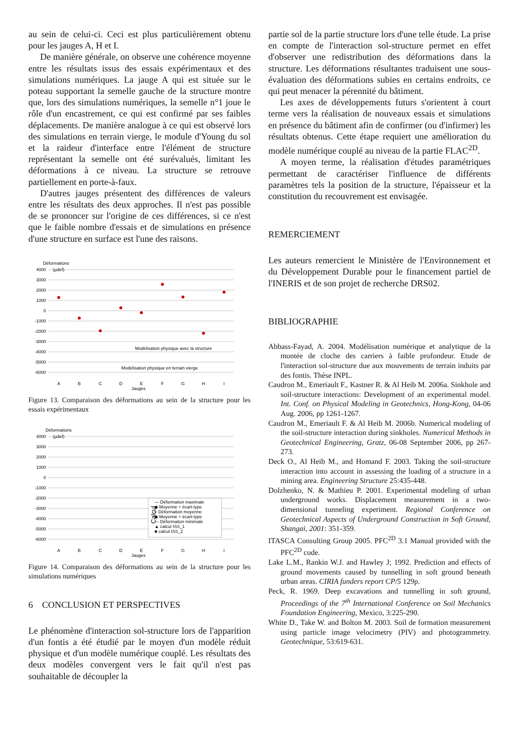au sein de celui-ci. Ceci est plus particulièrement obtenu pour les jauges A, H et I.
De manière générale, on observe une cohérence moyenne entre les résultats issus des essais expérimentaux et des simulations numériques. La jauge A qui est située sur le poteau supportant la semelle gauche de la structure montre que, lors des simulations numériques, la semelle n°1 joue le rôle d'un encastrement, ce qui est confirmé par ses faibles déplacements. De manière analogue à ce qui est observé lors des simulations en terrain vierge, le module d'Young du sol et la raideur d'interface entre l'élément de structure représentant la semelle ont été surévalués, limitant les déformations à ce niveau. La structure se retrouve partiellement en porte-à-faux.
D'autres jauges présentent des différences de valeurs entre les résultats des deux approches. Il n'est pas possible de se prononcer sur l'origine de ces différences, si ce n'est que le faible nombre d'essais et de simulations en présence d'une structure en surface est l'une des raisons.
Déformations
(µdef)
4000
3000
2000
1000
0
-1000
-2000
-3000
-4000
-5000
-6000
A
B
C
D
E
F
G
H
I
Jauges
Modélisation physique avec la structure
Modélisation physique en terrain vierge
Figure 13. Comparaison des déformations au sein de la structure pour les essais expérimentaux
Déformations
(µdef)
4000
3000
2000
1000
0
-1000
-2000
-3000
-4000
-5000
-6000
A
B
C
D
E
F
G
H
I
Jauges
— Déformation maximale
◆ Moyenne + écart-type
+ Déformation moyenne
◆ Moyenne + écart-type
— Déformation minimale
▲ calcul ISS_1
■ calcul ISS_2
Calcul
Figure 14. Comparaison des déformations au sein de la structure pour les simulations numériques
6 CONCLUSION ET PERSPECTIVES
Le phénomène d'interaction sol-structure lors de l'apparition d'un fontis a été étudié par le moyen d'un modèle réduit physique et d'un modèle numérique couplé. Les résultats des deux modèles convergent vers le fait qu'il n'est pas souhaitable de découpler la
partie sol de la partie structure lors d'une telle étude. La prise en compte de l'interaction sol-structure permet en effet d'observer une redistribution des déformations dans la structure. Les déformations résultantes traduisent une sous-évaluation des déformations subies en certains endroits, ce qui peut menacer la pérennité du bâtiment.
Les axes de développements futurs s'orientent à court terme vers la réalisation de nouveaux essais et simulations en présence du bâtiment afin de confirmer (ou d'infirmer) les résultats obtenus. Cette étape requiert une amélioration du modèle numérique couplé au niveau de la partie FLAC<sup>2D</sup>.
A moyen terme, la réalisation d'études paramétriques permettant de caractériser l'influence de différents paramètres tels la position de la structure, l'épaisseur et la constitution du recouvrement est envisagée.
REMERCIEMENT
Les auteurs remercient le Ministère de l'Environnement et du Développement Durable pour le financement partiel de l'INERIS et de son projet de recherche DRS02.
BIBLIOGRAPHIE
Abbass-Fayad, A. 2004. Modélisation numérique et analytique de la montée de cloche des carriers à faible profondeur. Etude de l'interaction sol-structure due aux mouvements de terrain induits par des fontis. Thèse INPL.
Caudron M., Emeriault F., Kastner R. & Al Heib M. 2006a. Sinkhole and soil-structure interactions: Development of an experimental model. Int. Conf. on Physical Modeling in Geotechnics, Hong-Kong, 04-06 Aug. 2006, pp 1261-1267.
Caudron M., Emeriault F. & Al Heib M. 2006b. Numerical modeling of the soil-structure interaction during sinkholes. Numerical Methods in Geotechnical Engineering, Gratz, 06-08 September 2006, pp 267-273.
Deck O., Al Heib M., and Homand F. 2003. Taking the soil-structure interaction into account in assessing the loading of a structure in a mining area. Engineering Structure 25:435-448.
Dolzhenko, N. & Mathieu P. 2001. Experimental modeling of urban underground works. Displacement measurement in a two-dimensional tunneling experiment. Regional Conference on Geotechnical Aspects of Underground Construction in Soft Ground, Shangai, 2001: 351-359.
ITASCA Consulting Group 2005. PFC<sup>2D</sup> 3.1 Manual provided with the PFC<sup>2D</sup> code.
Lake L.M., Rankin W.J. and Hawley J; 1992. Prediction and effects of ground movements caused by tunnelling in soft ground beneath urban areas. CIRIA funders report CP/5 129p.
Peck, R. 1969. Deep excavations and tunnelling in soft ground, Proceedings of the 7<sup>th</sup> International Conference on Soil Mechanics Foundation Engineering, Mexico, 3:225-290.
White D., Take W. and Bolton M. 2003. Soil de formation measurement using particle image velocimetry (PIV) and photogrammetry. Geotechnique, 53:619-631.